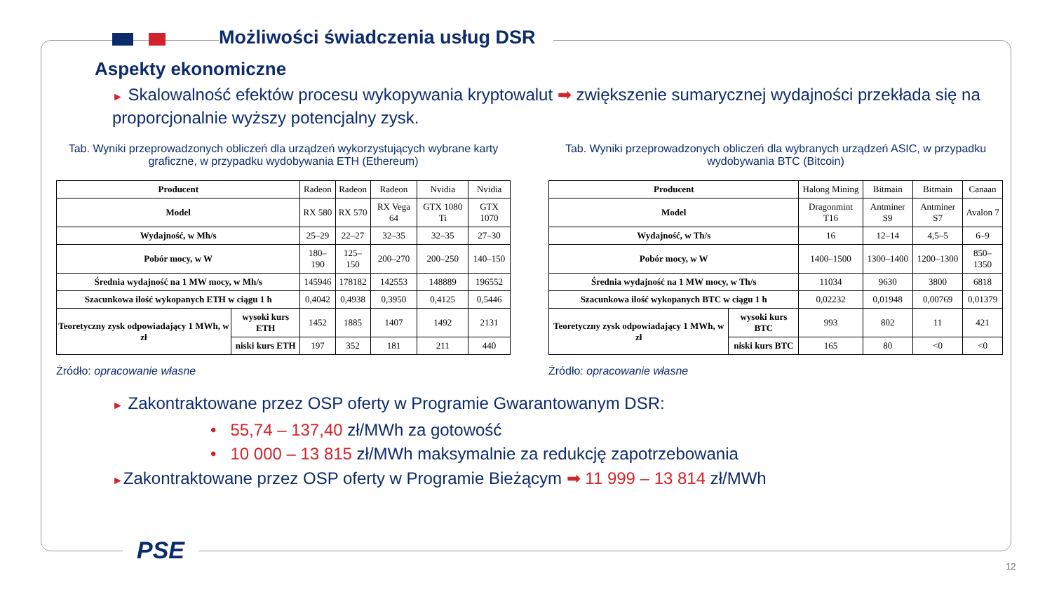Możliwości świadczenia usług DSR
Aspekty ekonomiczne
► Skalowalność efektów procesu wykopywania kryptowalut ➡ zwiększenie sumarycznej wydajności przekłada się na proporcjonalnie wyższy potencjalny zysk.
Tab. Wyniki przeprowadzonych obliczeń dla urządzeń wykorzystujących wybrane karty graficzne, w przypadku wydobywania ETH (Ethereum)
| Producent | | Radeon | Radeon | Radeon | Nvidia | Nvidia |
| Model | | RX 580 | RX 570 | RX Vega 64 | GTX 1080 Ti | GTX 1070 |
| Wydajność, w Mh/s | | 25–29 | 22–27 | 32–35 | 32–35 | 27–30 |
| Pobór mocy, w W | | 180–190 | 125–150 | 200–270 | 200–250 | 140–150 |
| Średnia wydajność na 1 MW mocy, w Mh/s | | 145946 | 178182 | 142553 | 148889 | 196552 |
| Szacunkowa ilość wykopanych ETH w ciągu 1 h | | 0,4042 | 0,4938 | 0,3950 | 0,4125 | 0,5446 |
| Teoretyczny zysk odpowiadający 1 MWh, w zł | wysoki kurs ETH | 1452 | 1885 | 1407 | 1492 | 2131 |
| | niski kurs ETH | 197 | 352 | 181 | 211 | 440 |
Źródło: opracowanie własne
Tab. Wyniki przeprowadzonych obliczeń dla wybranych urządzeń ASIC, w przypadku wydobywania BTC (Bitcoin)
| Producent | | Halong Mining | Bitmain | Bitmain | Canaan |
| Model | | Dragonmint T16 | Antminer S9 | Antminer S7 | Avalon 7 |
| Wydajność, w Th/s | | 16 | 12–14 | 4,5–5 | 6–9 |
| Pobór mocy, w W | | 1400–1500 | 1300–1400 | 1200–1300 | 850–1350 |
| Średnia wydajność na 1 MW mocy, w Th/s | | 11034 | 9630 | 3800 | 6818 |
| Szacunkowa ilość wykopanych BTC w ciągu 1 h | | 0,02232 | 0,01948 | 0,00769 | 0,01379 |
| Teoretyczny zysk odpowiadający 1 MWh, w zł | wysoki kurs BTC | 993 | 802 | 11 | 421 |
| | niski kurs BTC | 165 | 80 | <0 | <0 |
Źródło: opracowanie własne
► Zakontraktowane przez OSP oferty w Programie Gwarantowanym DSR:
• 55,74 – 137,40 zł/MWh za gotowość
• 10 000 – 13 815 zł/MWh maksymalnie za redukcję zapotrzebowania
►Zakontraktowane przez OSP oferty w Programie Bieżącym ➡ 11 999 – 13 814 zł/MWh
PSE
12